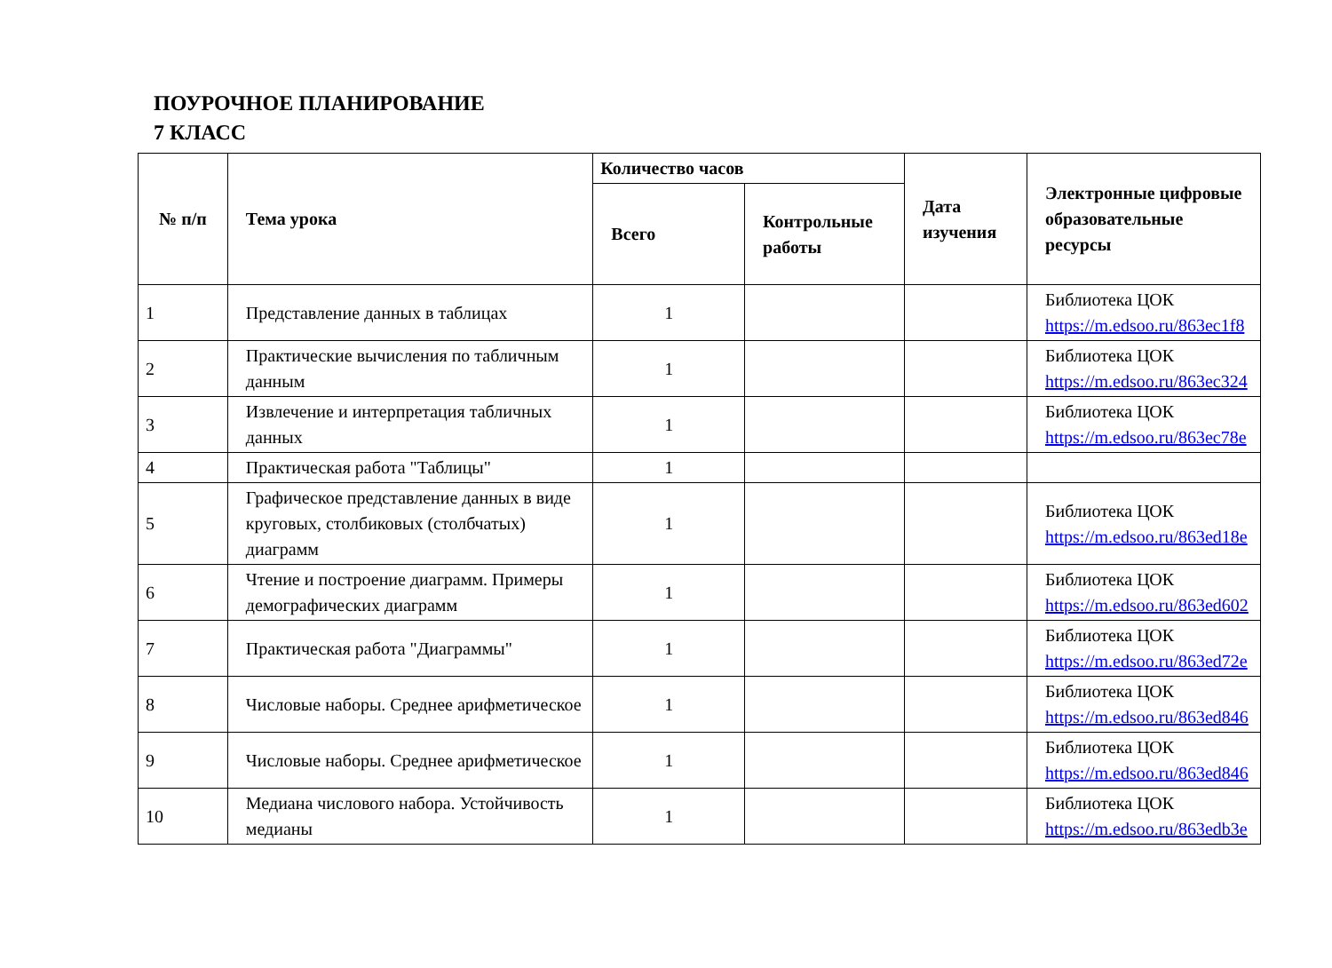ПОУРОЧНОЕ ПЛАНИРОВАНИЕ
7 КЛАСС
| № п/п | Тема урока | Количество часов | | Дата изучения | Электронные цифровые образовательные ресурсы |
| --- | --- | --- | --- | --- | --- |
| | | Всего | Контрольные работы | | |
| 1 | Представление данных в таблицах | 1 | | | Библиотека ЦОК https://m.edsoo.ru/863ec1f8 |
| 2 | Практические вычисления по табличным данным | 1 | | | Библиотека ЦОК https://m.edsoo.ru/863ec324 |
| 3 | Извлечение и интерпретация табличных данных | 1 | | | Библиотека ЦОК https://m.edsoo.ru/863ec78e |
| 4 | Практическая работа "Таблицы" | 1 | | | |
| 5 | Графическое представление данных в виде круговых, столбиковых (столбчатых) диаграмм | 1 | | | Библиотека ЦОК https://m.edsoo.ru/863ed18e |
| 6 | Чтение и построение диаграмм. Примеры демографических диаграмм | 1 | | | Библиотека ЦОК https://m.edsoo.ru/863ed602 |
| 7 | Практическая работа "Диаграммы" | 1 | | | Библиотека ЦОК https://m.edsoo.ru/863ed72e |
| 8 | Числовые наборы. Среднее арифметическое | 1 | | | Библиотека ЦОК https://m.edsoo.ru/863ed846 |
| 9 | Числовые наборы. Среднее арифметическое | 1 | | | Библиотека ЦОК https://m.edsoo.ru/863ed846 |
| 10 | Медиана числового набора. Устойчивость медианы | 1 | | | Библиотека ЦОК https://m.edsoo.ru/863edb3e |